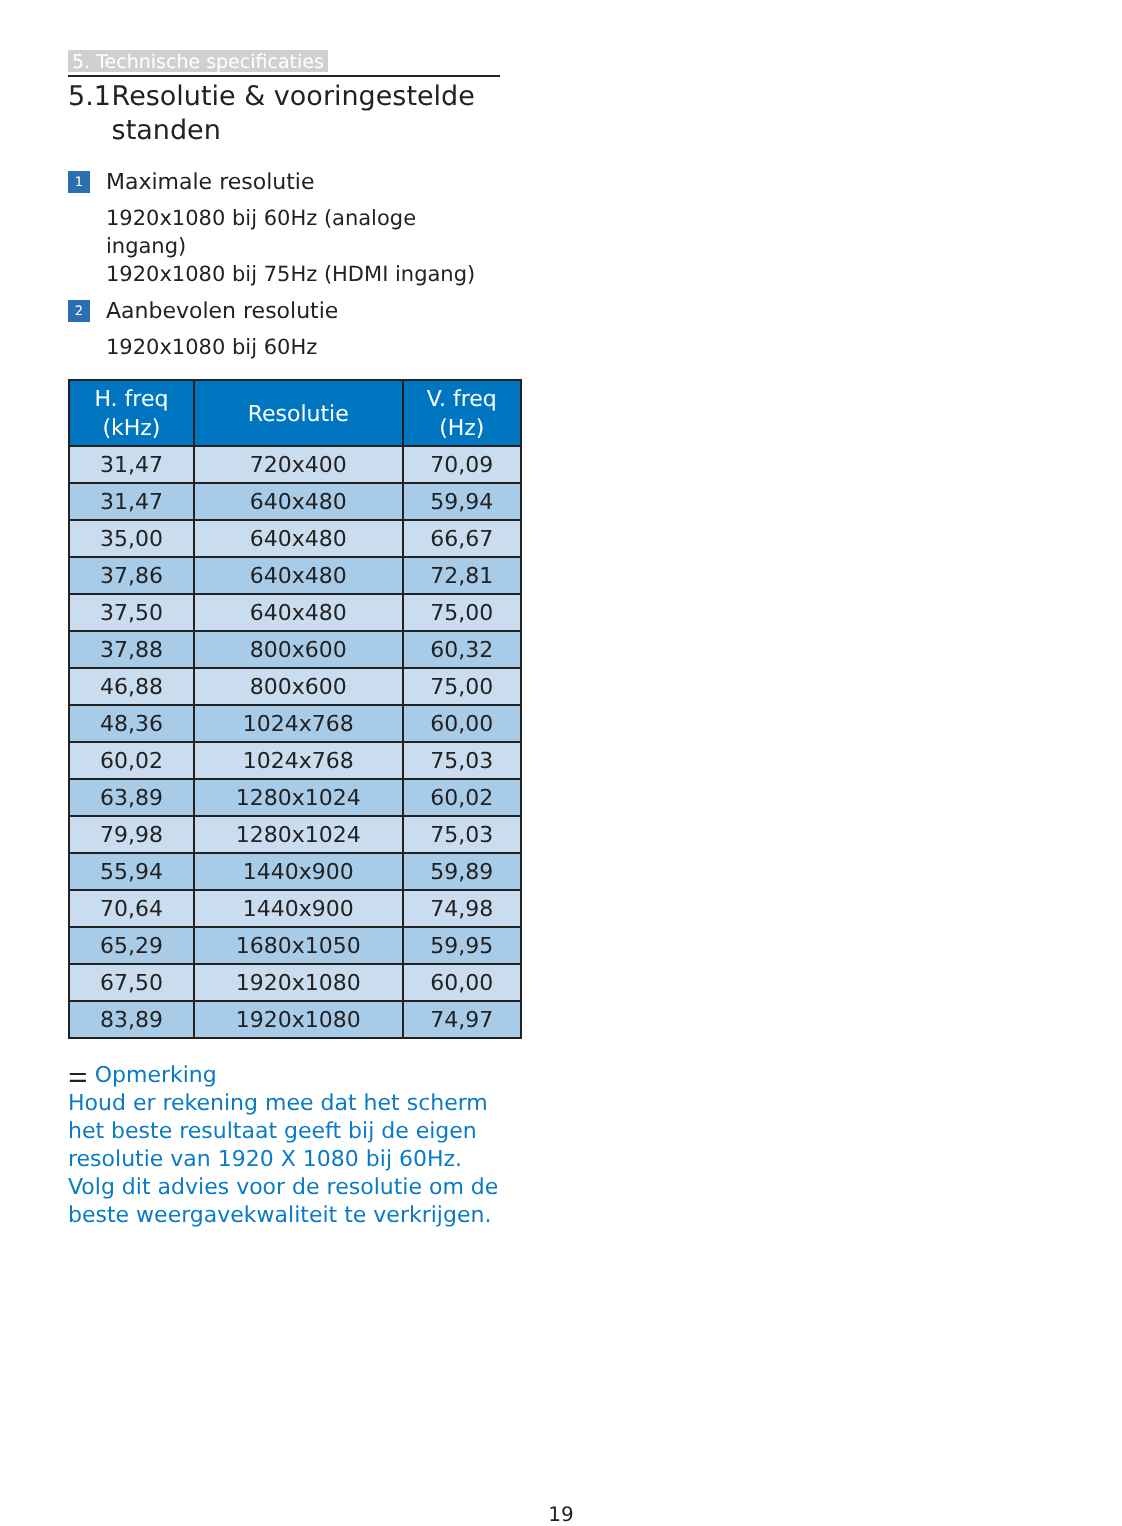5. Technische specificaties
5.1 Resolutie & vooringestelde standen
1 Maximale resolutie
1920x1080 bij 60Hz (analoge ingang)
1920x1080 bij 75Hz (HDMI ingang)
2 Aanbevolen resolutie
1920x1080 bij 60Hz
| H. freq (kHz) | Resolutie | V. freq (Hz) |
| --- | --- | --- |
| 31,47 | 720x400 | 70,09 |
| 31,47 | 640x480 | 59,94 |
| 35,00 | 640x480 | 66,67 |
| 37,86 | 640x480 | 72,81 |
| 37,50 | 640x480 | 75,00 |
| 37,88 | 800x600 | 60,32 |
| 46,88 | 800x600 | 75,00 |
| 48,36 | 1024x768 | 60,00 |
| 60,02 | 1024x768 | 75,03 |
| 63,89 | 1280x1024 | 60,02 |
| 79,98 | 1280x1024 | 75,03 |
| 55,94 | 1440x900 | 59,89 |
| 70,64 | 1440x900 | 74,98 |
| 65,29 | 1680x1050 | 59,95 |
| 67,50 | 1920x1080 | 60,00 |
| 83,89 | 1920x1080 | 74,97 |
⚌ Opmerking
Houd er rekening mee dat het scherm het beste resultaat geeft bij de eigen resolutie van 1920 X 1080 bij 60Hz. Volg dit advies voor de resolutie om de beste weergavekwaliteit te verkrijgen.
19